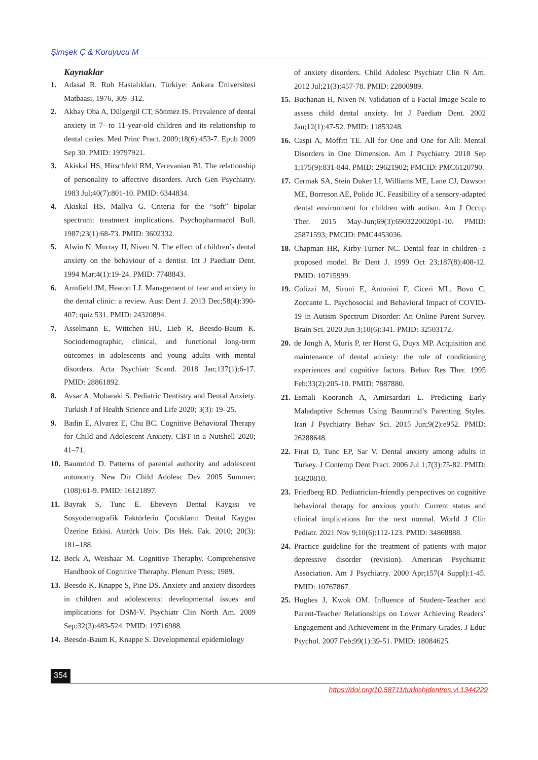Şimşek Ç & Koruyucu M
Kaynaklar
1. Adasal R. Ruh Hastalıkları. Türkiye: Ankara Üniversitesi Matbaası, 1976, 309–312.
2. Akbay Oba A, Dülgergil CT, Sönmez IS. Prevalence of dental anxiety in 7- to 11-year-old children and its relationship to dental caries. Med Princ Pract. 2009;18(6):453-7. Epub 2009 Sep 30. PMID: 19797921.
3. Akiskal HS, Hirschfeld RM, Yerevanian BI. The relationship of personality to affective disorders. Arch Gen Psychiatry. 1983 Jul;40(7):801-10. PMID: 6344834.
4. Akiskal HS, Mallya G. Criteria for the “soft” bipolar spectrum: treatment implications. Psychopharmacol Bull. 1987;23(1):68-73. PMID: 3602332.
5. Alwin N, Murray JJ, Niven N. The effect of children’s dental anxiety on the behaviour of a dentist. Int J Paediatr Dent. 1994 Mar;4(1):19-24. PMID: 7748843.
6. Armfield JM, Heaton LJ. Management of fear and anxiety in the dental clinic: a review. Aust Dent J. 2013 Dec;58(4):390-407; quiz 531. PMID: 24320894.
7. Asselmann E, Wittchen HU, Lieb R, Beesdo-Baum K. Sociodemographic, clinical, and functional long-term outcomes in adolescents and young adults with mental disorders. Acta Psychiatr Scand. 2018 Jan;137(1):6-17. PMID: 28861892.
8. Avsar A, Mobaraki S. Pediatric Dentistry and Dental Anxiety. Turkish J of Health Science and Life 2020; 3(3): 19–25.
9. Badin E, Alvarez E, Chu BC. Cognitive Behavioral Therapy for Child and Adolescent Anxiety. CBT in a Nutshell 2020; 41–71.
10. Baumrind D. Patterns of parental authority and adolescent autonomy. New Dir Child Adolesc Dev. 2005 Summer;(108):61-9. PMID: 16121897.
11. Bayrak S, Tunc E. Ebeveyn Dental Kaygısı ve Sosyodemografik Faktörlerin Çocukların Dental Kaygısı Üzerine Etkisi. Atatürk Univ. Dis Hek. Fak. 2010; 20(3): 181–188.
12. Beck A, Weishaar M. Cognitive Theraphy. Comprehensive Handbook of Cognitive Theraphy. Plenum Press; 1989.
13. Beesdo K, Knappe S, Pine DS. Anxiety and anxiety disorders in children and adolescents: developmental issues and implications for DSM-V. Psychiatr Clin North Am. 2009 Sep;32(3):483-524. PMID: 19716988.
14. Beesdo-Baum K, Knappe S. Developmental epidemiology
of anxiety disorders. Child Adolesc Psychiatr Clin N Am. 2012 Jul;21(3):457-78. PMID: 22800989.
15. Buchanan H, Niven N. Validation of a Facial Image Scale to assess child dental anxiety. Int J Paediatr Dent. 2002 Jan;12(1):47-52. PMID: 11853248.
16. Caspi A, Moffitt TE. All for One and One for All: Mental Disorders in One Dimension. Am J Psychiatry. 2018 Sep 1;175(9):831-844. PMID: 29621902; PMCID: PMC6120790.
17. Cermak SA, Stein Duker LI, Williams ME, Lane CJ, Dawson ME, Borreson AE, Polido JC. Feasibility of a sensory-adapted dental environment for children with autism. Am J Occup Ther. 2015 May-Jun;69(3):6903220020p1-10. PMID: 25871593; PMCID: PMC4453036.
18. Chapman HR, Kirby-Turner NC. Dental fear in children--a proposed model. Br Dent J. 1999 Oct 23;187(8):408-12. PMID: 10715999.
19. Colizzi M, Sironi E, Antonini F, Ciceri ML, Bovo C, Zoccante L. Psychosocial and Behavioral Impact of COVID-19 in Autism Spectrum Disorder: An Online Parent Survey. Brain Sci. 2020 Jun 3;10(6):341. PMID: 32503172.
20. de Jongh A, Muris P, ter Horst G, Duyx MP. Acquisition and maintenance of dental anxiety: the role of conditioning experiences and cognitive factors. Behav Res Ther. 1995 Feb;33(2):205-10. PMID: 7887880.
21. Esmali Kooraneh A, Amirsardari L. Predicting Early Maladaptive Schemas Using Baumrind’s Parenting Styles. Iran J Psychiatry Behav Sci. 2015 Jun;9(2):e952. PMID: 26288648.
22. Firat D, Tunc EP, Sar V. Dental anxiety among adults in Turkey. J Contemp Dent Pract. 2006 Jul 1;7(3):75-82. PMID: 16820810.
23. Friedberg RD. Pediatrician-friendly perspectives on cognitive behavioral therapy for anxious youth: Current status and clinical implications for the next normal. World J Clin Pediatr. 2021 Nov 9;10(6):112-123. PMID: 34868888.
24. Practice guideline for the treatment of patients with major depressive disorder (revision). American Psychiatric Association. Am J Psychiatry. 2000 Apr;157(4 Suppl):1-45. PMID: 10767867.
25. Hughes J, Kwok OM. Influence of Student-Teacher and Parent-Teacher Relationships on Lower Achieving Readers’ Engagement and Achievement in the Primary Grades. J Educ Psychol. 2007 Feb;99(1):39-51. PMID: 18084625.
354
https://doi.org/10.58711/turkishjdentres.vi.1344229